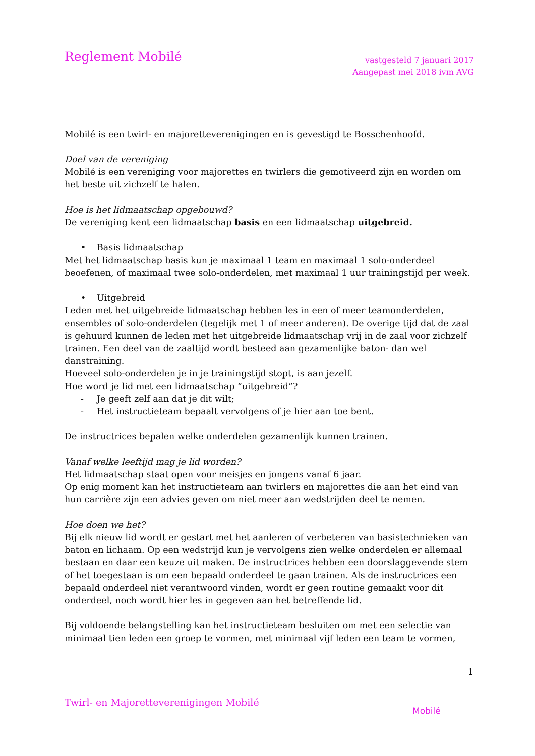Reglement Mobilé
vastgesteld 7 januari 2017
Aangepast mei 2018 ivm AVG
Mobilé is een twirl- en majoretteverenigingen en is gevestigd te Bosschenhoofd.
Doel van de vereniging
Mobilé is een vereniging voor majorettes en twirlers die gemotiveerd zijn en worden om het beste uit zichzelf te halen.
Hoe is het lidmaatschap opgebouwd?
De vereniging kent een lidmaatschap basis en een lidmaatschap uitgebreid.
• Basis lidmaatschap
Met het lidmaatschap basis kun je maximaal 1 team en maximaal 1 solo-onderdeel beoefenen, of maximaal twee solo-onderdelen, met maximaal 1 uur trainingstijd per week.
• Uitgebreid
Leden met het uitgebreide lidmaatschap hebben les in een of meer teamonderdelen, ensembles of solo-onderdelen (tegelijk met 1 of meer anderen). De overige tijd dat de zaal is gehuurd kunnen de leden met het uitgebreide lidmaatschap vrij in de zaal voor zichzelf trainen. Een deel van de zaaltijd wordt besteed aan gezamenlijke baton- dan wel danstraining.
Hoeveel solo-onderdelen je in je trainingstijd stopt, is aan jezelf.
Hoe word je lid met een lidmaatschap “uitgebreid”?
- Je geeft zelf aan dat je dit wilt;
- Het instructieteam bepaalt vervolgens of je hier aan toe bent.
De instructrices bepalen welke onderdelen gezamenlijk kunnen trainen.
Vanaf welke leeftijd mag je lid worden?
Het lidmaatschap staat open voor meisjes en jongens vanaf 6 jaar.
Op enig moment kan het instructieteam aan twirlers en majorettes die aan het eind van hun carrière zijn een advies geven om niet meer aan wedstrijden deel te nemen.
Hoe doen we het?
Bij elk nieuw lid wordt er gestart met het aanleren of verbeteren van basistechnieken van baton en lichaam. Op een wedstrijd kun je vervolgens zien welke onderdelen er allemaal bestaan en daar een keuze uit maken. De instructrices hebben een doorslaggevende stem of het toegestaan is om een bepaald onderdeel te gaan trainen. Als de instructrices een bepaald onderdeel niet verantwoord vinden, wordt er geen routine gemaakt voor dit onderdeel, noch wordt hier les in gegeven aan het betreffende lid.
Bij voldoende belangstelling kan het instructieteam besluiten om met een selectie van minimaal tien leden een groep te vormen, met minimaal vijf leden een team te vormen,
1
Twirl- en Majoretteverenigingen Mobilé
Mobilé